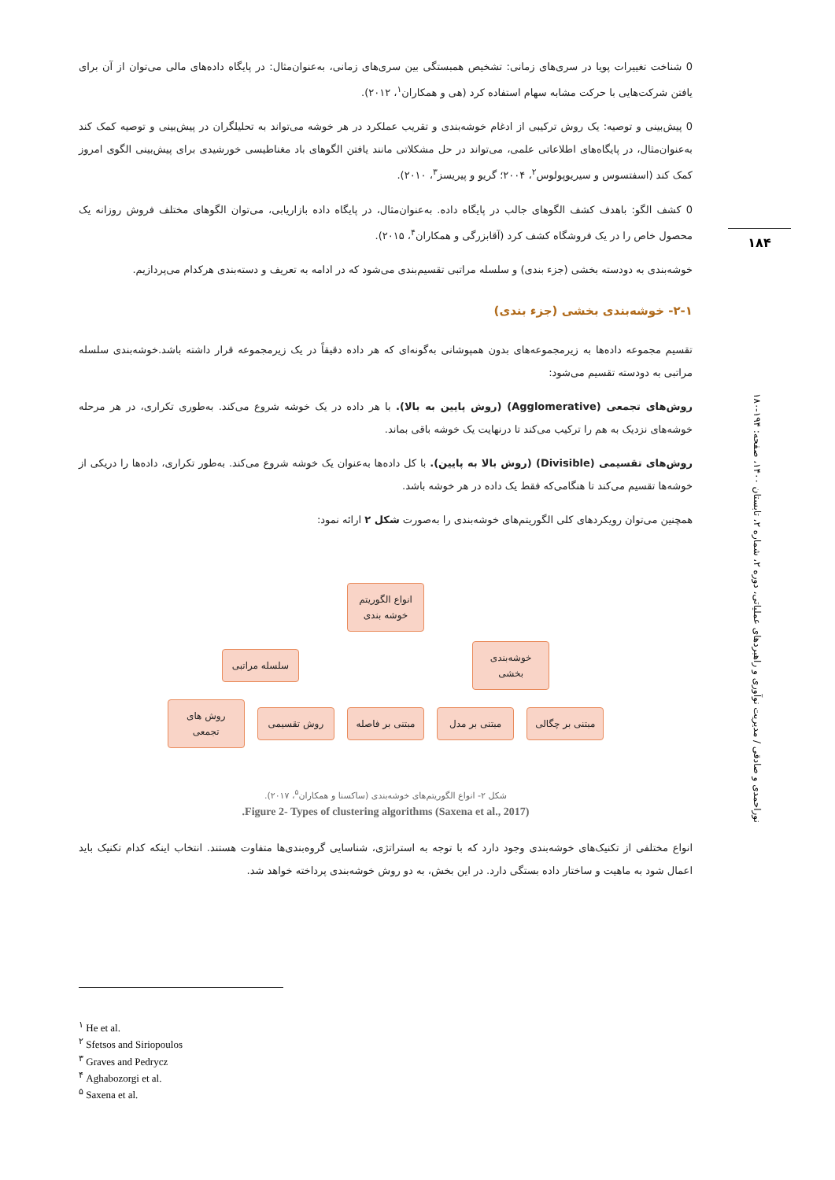0 شناخت تغییرات پویا در سری‌های زمانی: تشخیص همبستگی بین سری‌های زمانی، به‌عنوان‌مثال: در پایگاه داده‌های مالی می‌توان از آن برای یافتن شرکت‌هایی با حرکت مشابه سهام استفاده کرد (هی و همکاران<sup>۱</sup>، ۲۰۱۲).
0 پیش‌بینی و توصیه: یک روش ترکیبی از ادغام خوشه‌بندی و تقریب عملکرد در هر خوشه می‌تواند به تحلیلگران در پیش‌بینی و توصیه کمک کند به‌عنوان‌مثال، در پایگاه‌های اطلاعاتی علمی، می‌تواند در حل مشکلاتی مانند یافتن الگوهای باد مغناطیسی خورشیدی برای پیش‌بینی الگوی امروز کمک کند (اسفتسوس و سیریوپولوس<sup>۲</sup>، ۲۰۰۴؛ گریو و پیریسز<sup>۳</sup>، ۲۰۱۰).
0 کشف الگو: باهدف کشف الگوهای جالب در پایگاه داده. به‌عنوان‌مثال، در پایگاه داده بازاریابی، می‌توان الگوهای مختلف فروش روزانه یک محصول خاص را در یک فروشگاه کشف کرد (آقابزرگی و همکاران<sup>۴</sup>، ۲۰۱۵).
خوشه‌بندی به دودسته بخشی (جزء بندی) و سلسله مراتبی تقسیم‌بندی می‌شود که در ادامه به تعریف و دسته‌بندی هرکدام می‌پردازیم.
۲-۱- خوشه‌بندی بخشی (جزء بندی)
تقسیم مجموعه داده‌ها به زیرمجموعه‌های بدون همپوشانی به‌گونه‌ای که هر داده دقیقاً در یک زیرمجموعه قرار داشته باشد.خوشه‌بندی سلسله مراتبی به دودسته تقسیم می‌شود:
روش‌های تجمعی (Agglomerative) (روش پایین به بالا). با هر داده در یک خوشه شروع می‌کند. به‌طوری تکراری، در هر مرحله خوشه‌های نزدیک به هم را ترکیب می‌کند تا درنهایت یک خوشه باقی بماند.
روش‌های تقسیمی (Divisible) (روش بالا به پایین). با کل داده‌ها به‌عنوان یک خوشه شروع می‌کند. به‌طور تکراری، داده‌ها را دریکی از خوشه‌ها تقسیم می‌کند تا هنگامی‌که فقط یک داده در هر خوشه باشد.
همچنین می‌توان رویکردهای کلی الگوریتم‌های خوشه‌بندی را به‌صورت شکل ۲ ارائه نمود:
انواع الگوریتم خوشه بندی
خوشه‌بندی بخشی سلسله مراتبی
مبتنی بر چگالی مبتنی بر مدل مبتنی بر فاصله روش تقسیمی روش های تجمعی
شکل ۲- انواع الگوریتم‌های خوشه‌بندی (ساکسنا و همکاران<sup>۵</sup>، ۲۰۱۷).
Figure 2- Types of clustering algorithms (Saxena et al., 2017).
انواع مختلفی از تکنیک‌های خوشه‌بندی وجود دارد که با توجه به استراتژی، شناسایی گروه‌بندی‌ها متفاوت هستند. انتخاب اینکه کدام تکنیک باید اعمال شود به ماهیت و ساختار داده بستگی دارد. در این بخش، به دو روش خوشه‌بندی پرداخته خواهد شد.
۱۸۴
نوراحمدی و صادقی / مدیریت نوآوری و راهبردهای عملیاتی، دوره ۲، شماره ۲، تابستان ۱۴۰۰، صفحه: ۱۹۴-۱۸۰
<sup>۱</sup> He et al.
<sup>۲</sup> Sfetsos and Siriopoulos
<sup>۳</sup> Graves and Pedrycz
<sup>۴</sup> Aghabozorgi et al.
<sup>۵</sup> Saxena et al.